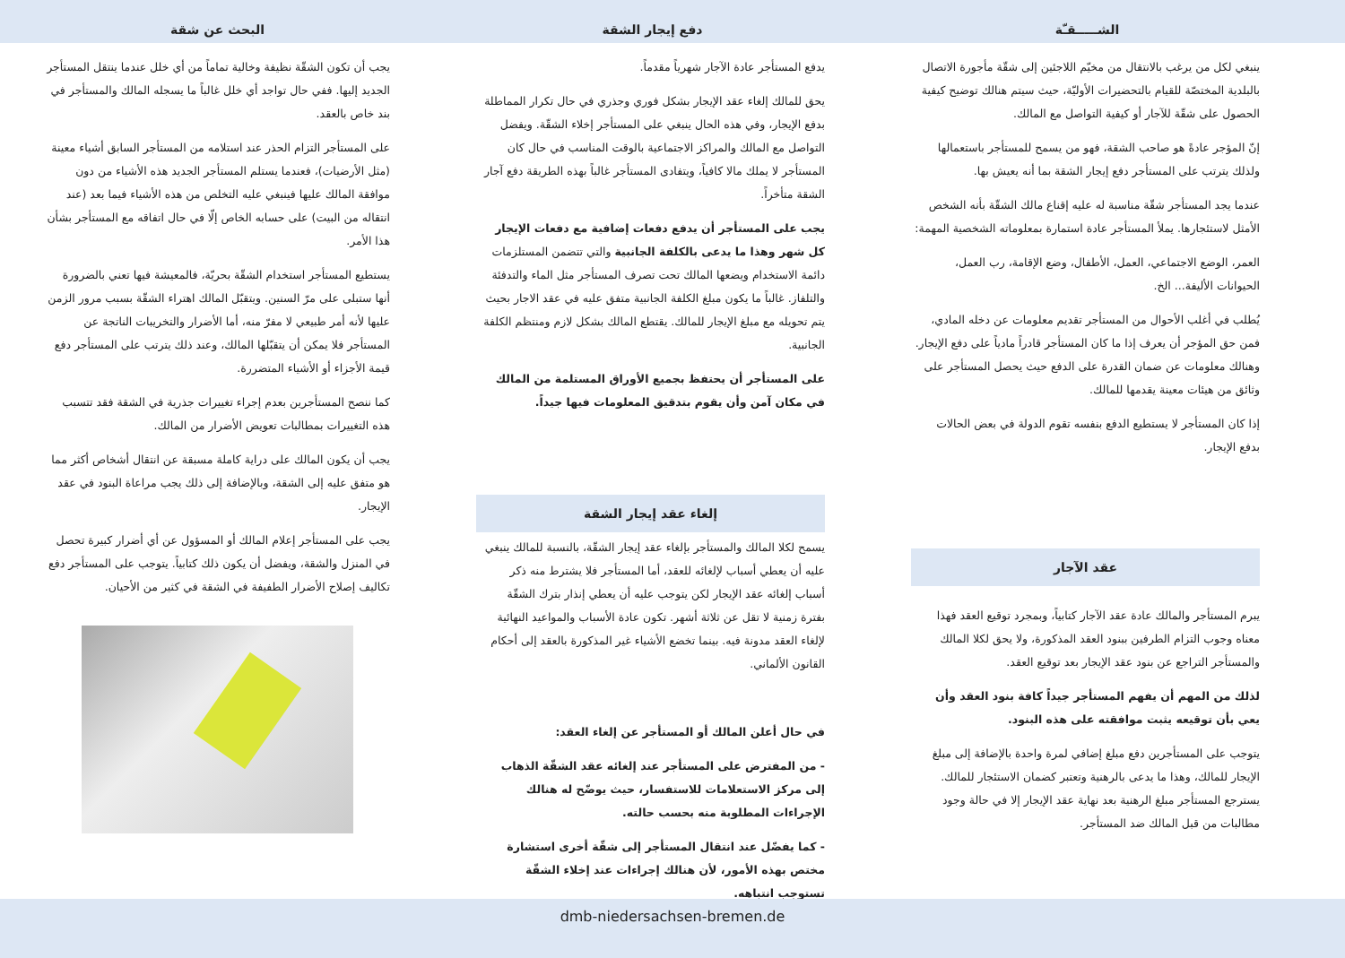الشـــــقـّة
ينبغي لكل من يرغب بالانتقال من مخيّم اللاجئين إلى شقّة مأجورة الاتصال بالبلدية المختصّة للقيام بالتحضيرات الأوليّة، حيث سيتم هنالك توضيح كيفية الحصول على شقّة للآجار أو كيفية التواصل مع المالك.
إنّ المؤجر عادةً هو صاحب الشقة، فهو من يسمح للمستأجر باستعمالها ولذلك يترتب على المستأجر دفع إيجار الشقة بما أنه يعيش بها.
عندما يجد المستأجر شقّة مناسبة له عليه إقناع مالك الشقّة بأنه الشخص الأمثل لاستئجارها. يملأ المستأجر عادة استمارة بمعلوماته الشخصية المهمة:
العمر، الوضع الاجتماعي، العمل، الأطفال، وضع الإقامة، رب العمل، الحيوانات الأليفة... الخ.
يُطلب في أغلب الأحوال من المستأجر تقديم معلومات عن دخله المادي، فمن حق المؤجر أن يعرف إذا ما كان المستأجر قادراً مادياً على دفع الإيجار. وهنالك معلومات عن ضمان القدرة على الدفع حيث يحصل المستأجر على وثائق من هيئات معينة يقدمها للمالك.
إذا كان المستأجر لا يستطيع الدفع بنفسه تقوم الدولة في بعض الحالات بدفع الإيجار.
عقد الآجار
يبرم المستأجر والمالك عادة عقد الآجار كتابياً، وبمجرد توقيع العقد فهذا معناه وجوب التزام الطرفين ببنود العقد المذكورة، ولا يحق لكلا المالك والمستأجر التراجع عن بنود عقد الإيجار بعد توقيع العقد.
لذلك من المهم أن يفهم المستأجر جيداً كافة بنود العقد وأن يعي بأن توقيعه يثبت موافقته على هذه البنود.
يتوجب على المستأجرين دفع مبلغ إضافي لمرة واحدة بالإضافة إلى مبلغ الإيجار للمالك، وهذا ما يدعى بالرهنية وتعتبر كضمان الاستئجار للمالك. يسترجع المستأجر مبلغ الرهنية بعد نهاية عقد الإيجار إلا في حالة وجود مطالبات من قبل المالك ضد المستأجر.
دفع إيجار الشقة
يدفع المستأجر عادة الآجار شهرياً مقدماً.
يحق للمالك إلغاء عقد الإيجار بشكل فوري وجذري في حال تكرار المماطلة بدفع الإيجار، وفي هذه الحال ينبغي على المستأجر إخلاء الشقّة. ويفضل التواصل مع المالك والمراكز الاجتماعية بالوقت المناسب في حال كان المستأجر لا يملك مالا كافياً، ويتفادى المستأجر غالباً بهذه الطريقة دفع آجار الشقة متأخراً.
يجب على المستأجر أن يدفع دفعات إضافية مع دفعات الإيجار كل شهر وهذا ما يدعى بالكلفة الجانبية والتي تتضمن المستلزمات دائمة الاستخدام ويضعها المالك تحت تصرف المستأجر مثل الماء والتدفئة والتلفاز. غالباً ما يكون مبلغ الكلفة الجانبية متفق عليه في عقد الاجار بحيث يتم تحويله مع مبلغ الإيجار للمالك. يقتطع المالك بشكل لازم ومنتظم الكلفة الجانبية.
على المستأجر أن يحتفظ بجميع الأوراق المستلمة من المالك في مكان آمن وأن يقوم بتدقيق المعلومات فيها جيداً.
إلغاء عقد إيجار الشقة
يسمح لكلا المالك والمستأجر بإلغاء عقد إيجار الشقّة، بالنسبة للمالك ينبغي عليه أن يعطي أسباب لإلغائه للعقد، أما المستأجر فلا يشترط منه ذكر أسباب إلغائه عقد الإيجار لكن يتوجب عليه أن يعطي إنذار بترك الشقّة بفترة زمنية لا تقل عن ثلاثة أشهر. تكون عادة الأسباب والمواعيد النهائية لإلغاء العقد مدونة فيه. بينما تخضع الأشياء غير المذكورة بالعقد إلى أحكام القانون الألماني.
في حال أعلن المالك أو المستأجر عن إلغاء العقد:
- من المفترض على المستأجر عند إلغائه عقد الشقّة الذهاب إلى مركز الاستعلامات للاستفسار، حيث يوضّح له هنالك الإجراءات المطلوبة منه بحسب حالته.
- كما يفضّل عند انتقال المستأجر إلى شقّة أخرى استشارة مختص بهذه الأمور، لأن هنالك إجراءات عند إخلاء الشقّة تستوجب انتباهه.
البحث عن شقة
يجب أن تكون الشقّة نظيفة وخالية تماماً من أي خلل عندما ينتقل المستأجر الجديد إليها. ففي حال تواجد أي خلل غالباً ما يسجله المالك والمستأجر في بند خاص بالعقد.
على المستأجر التزام الحذر عند استلامه من المستأجر السابق أشياء معينة (مثل الأرضيات)، فعندما يستلم المستأجر الجديد هذه الأشياء من دون موافقة المالك عليها فينبغي عليه التخلص من هذه الأشياء فيما بعد (عند انتقاله من البيت) على حسابه الخاص إلّا في حال اتفاقه مع المستأجر بشأن هذا الأمر.
يستطيع المستأجر استخدام الشقّة بحريّة، فالمعيشة فيها تعني بالضرورة أنها ستبلى على مرّ السنين. ويتقبّل المالك اهتراء الشقّة بسبب مرور الزمن عليها لأنه أمر طبيعي لا مفرّ منه، أما الأضرار والتخريبات الناتجة عن المستأجر فلا يمكن أن يتقبّلها المالك، وعند ذلك يترتب على المستأجر دفع قيمة الأجزاء أو الأشياء المتضررة.
كما ننصح المستأجرين بعدم إجراء تغييرات جذرية في الشقة فقد تتسبب هذه التغييرات بمطالبات تعويض الأضرار من المالك.
يجب أن يكون المالك على دراية كاملة مسبقة عن انتقال أشخاص أكثر مما هو متفق عليه إلى الشقة، وبالإضافة إلى ذلك يجب مراعاة البنود في عقد الإيجار.
يجب على المستأجر إعلام المالك أو المسؤول عن أي أضرار كبيرة تحصل في المنزل والشقة، ويفضل أن يكون ذلك كتابياً. يتوجب على المستأجر دفع تكاليف إصلاح الأضرار الطفيفة في الشقة في كثير من الأحيان.
dmb-niedersachsen-bremen.de